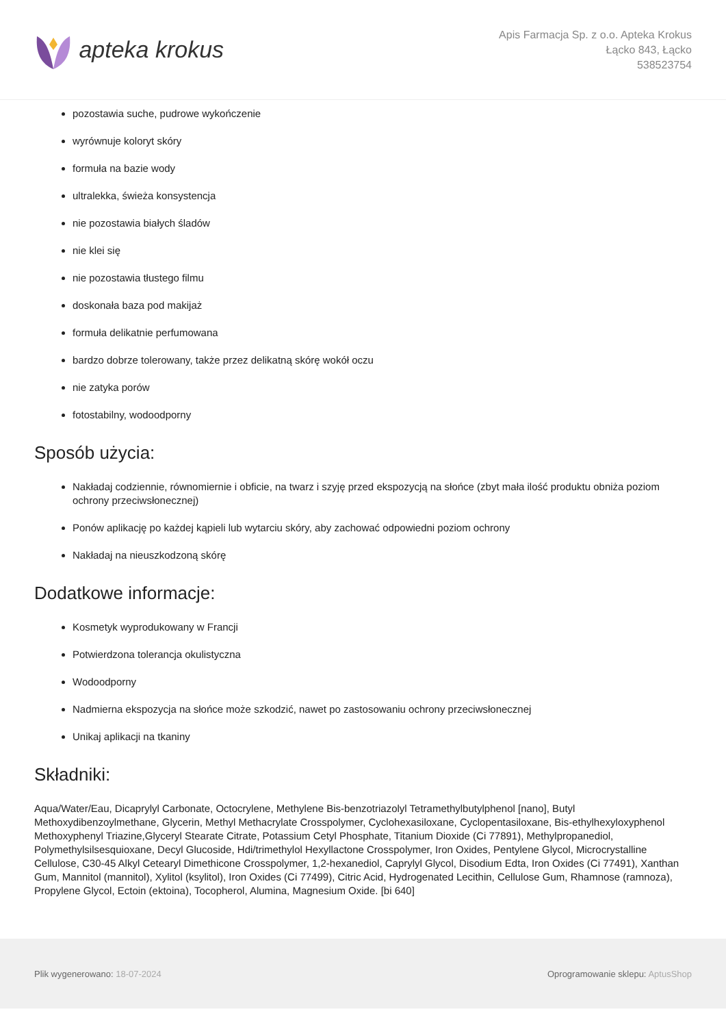apteka krokus
Apis Farmacja Sp. z o.o. Apteka Krokus
Łącko 843, Łącko
538523754
pozostawia suche, pudrowe wykończenie
wyrównuje koloryt skóry
formuła na bazie wody
ultralekka, świeża konsystencja
nie pozostawia białych śladów
nie klei się
nie pozostawia tłustego filmu
doskonała baza pod makijaż
formuła delikatnie perfumowana
bardzo dobrze tolerowany, także przez delikatną skórę wokół oczu
nie zatyka porów
fotostabilny, wodoodporny
Sposób użycia:
Nakładaj codziennie, równomiernie i obficie, na twarz i szyję przed ekspozycją na słońce (zbyt mała ilość produktu obniża poziom ochrony przeciwsłonecznej)
Ponów aplikację po każdej kąpieli lub wytarciu skóry, aby zachować odpowiedni poziom ochrony
Nakładaj na nieuszkodzoną skórę
Dodatkowe informacje:
Kosmetyk wyprodukowany w Francji
Potwierdzona tolerancja okulistyczna
Wodoodporny
Nadmierna ekspozycja na słońce może szkodzić, nawet po zastosowaniu ochrony przeciwsłonecznej
Unikaj aplikacji na tkaniny
Składniki:
Aqua/Water/Eau, Dicaprylyl Carbonate, Octocrylene, Methylene Bis-benzotriazolyl Tetramethylbutylphenol [nano], Butyl Methoxydibenzoylmethane, Glycerin, Methyl Methacrylate Crosspolymer, Cyclohexasiloxane, Cyclopentasiloxane, Bis-ethylhexyloxyphenol Methoxyphenyl Triazine,Glyceryl Stearate Citrate, Potassium Cetyl Phosphate, Titanium Dioxide (Ci 77891), Methylpropanediol, Polymethylsilsesquioxane, Decyl Glucoside, Hdi/trimethylol Hexyllactone Crosspolymer, Iron Oxides, Pentylene Glycol, Microcrystalline Cellulose, C30-45 Alkyl Cetearyl Dimethicone Crosspolymer, 1,2-hexanediol, Caprylyl Glycol, Disodium Edta, Iron Oxides (Ci 77491), Xanthan Gum, Mannitol (mannitol), Xylitol (ksylitol), Iron Oxides (Ci 77499), Citric Acid, Hydrogenated Lecithin, Cellulose Gum, Rhamnose (ramnoza), Propylene Glycol, Ectoin (ektoina), Tocopherol, Alumina, Magnesium Oxide. [bi 640]
Plik wygenerowano: 18-07-2024
Oprogramowanie sklepu: AptusShop